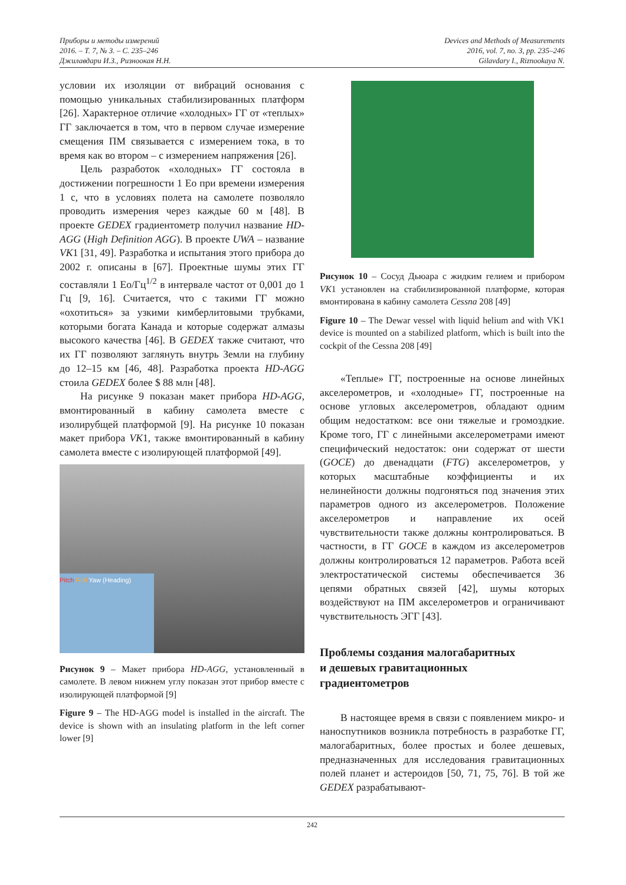Приборы и методы измерений
2016. – Т. 7, № 3. – С. 235–246
Джилавдари И.З., Ризноокая Н.Н.
Devices and Methods of Measurements
2016, vol. 7, no. 3, pp. 235–246
Gilavdary I., Riznookaya N.
условии их изоляции от вибраций основания с помощью уникальных стабилизированных платформ [26]. Характерное отличие «холодных» ГГ от «теплых» ГГ заключается в том, что в первом случае измерение смещения ПМ связывается с измерением тока, в то время как во втором – с измерением напряжения [26].
Цель разработок «холодных» ГГ состояла в достижении погрешности 1 Ео при времени измерения 1 с, что в условиях полета на самолете позволяло проводить измерения через каждые 60 м [48]. В проекте GEDEX градиентометр получил название HD-AGG (High Definition AGG). В проекте UWA – название VK1 [31, 49]. Разработка и испытания этого прибора до 2002 г. описаны в [67]. Проектные шумы этих ГГ составляли 1 Ео/Гц<sup>1/2</sup> в интервале частот от 0,001 до 1 Гц [9, 16]. Считается, что с такими ГГ можно «охотиться» за узкими кимберлитовыми трубками, которыми богата Канада и которые содержат алмазы высокого качества [46]. В GEDEX также считают, что их ГГ позволяют заглянуть внутрь Земли на глубину до 12–15 км [46, 48]. Разработка проекта HD-AGG стоила GEDEX более $ 88 млн [48].
На рисунке 9 показан макет прибора HD-AGG, вмонтированный в кабину самолета вместе с изолирубщей платформой [9]. На рисунке 10 показан макет прибора VK1, также вмонтированный в кабину самолета вместе с изолирующей платформой [49].
Pitch Roll Yaw (Heading)
Рисунок 9 – Макет прибора HD-AGG, установленный в самолете. В левом нижнем углу показан этот прибор вместе с изолирующей платформой [9]
Figure 9 – The HD-AGG model is installed in the aircraft. The device is shown with an insulating platform in the left corner lower [9]
Рисунок 10 – Сосуд Дьюара с жидким гелием и прибором VK1 установлен на стабилизированной платформе, которая вмонтирована в кабину самолета Cessna 208 [49]
Figure 10 – The Dewar vessel with liquid helium and with VK1 device is mounted on a stabilized platform, which is built into the cockpit of the Cessna 208 [49]
«Теплые» ГГ, построенные на основе линейных акселерометров, и «холодные» ГГ, построенные на основе угловых акселерометров, обладают одним общим недостатком: все они тяжелые и громоздкие. Кроме того, ГГ с линейными акселерометрами имеют специфический недостаток: они содержат от шести (GOCE) до двенадцати (FTG) акселерометров, у которых масштабные коэффициенты и их нелинейности должны подгоняться под значения этих параметров одного из акселерометров. Положение акселерометров и направление их осей чувствительности также должны контролироваться. В частности, в ГГ GOCE в каждом из акселерометров должны контролироваться 12 параметров. Работа всей электростатической системы обеспечивается 36 цепями обратных связей [42], шумы которых воздействуют на ПМ акселерометров и ограничивают чувствительность ЭГГ [43].
Проблемы создания малогабаритных
и дешевых гравитационных
градиентометров
В настоящее время в связи с появлением микро- и наноспутников возникла потребность в разработке ГГ, малогабаритных, более простых и более дешевых, предназначенных для исследования гравитационных полей планет и астероидов [50, 71, 75, 76]. В той же GEDEX разрабатывают-
242